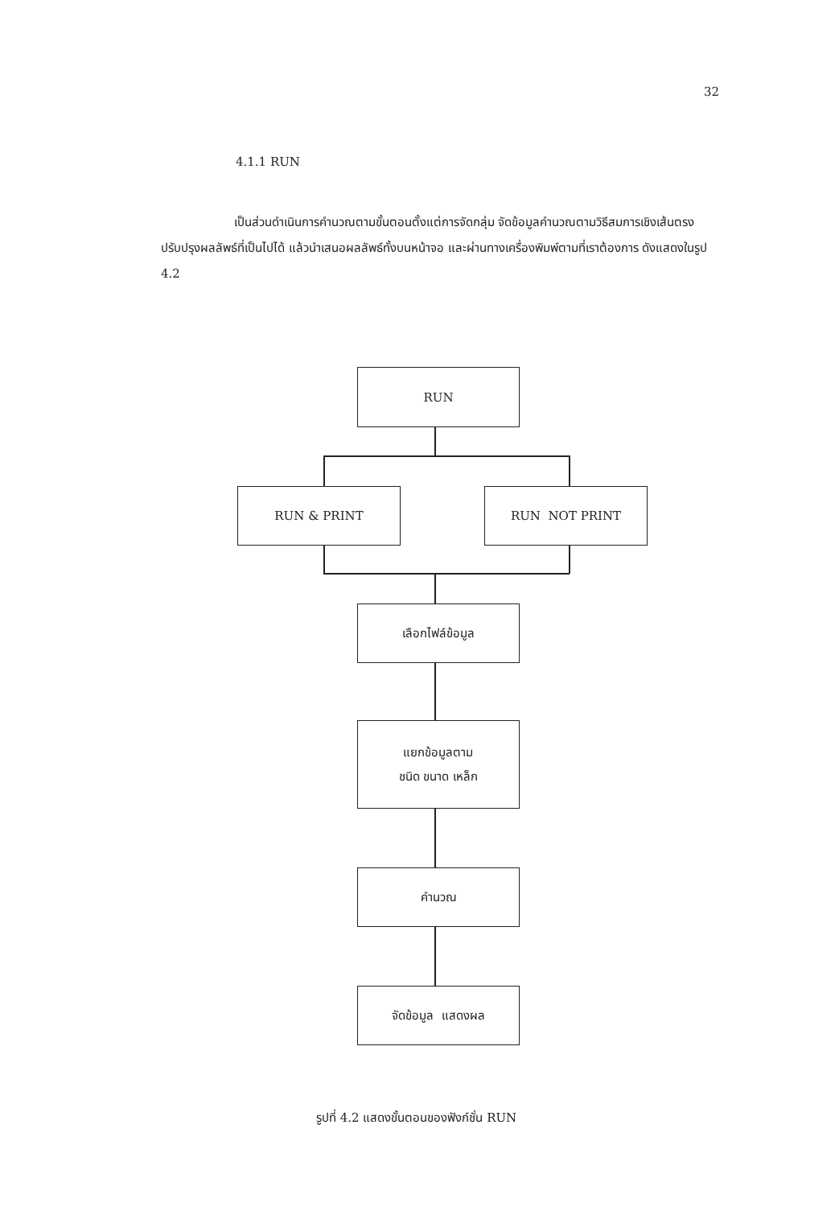32
4.1.1 RUN
เป็นส่วนดำเนินการคำนวณตามขั้นตอนตั้งแต่การจัดกลุ่ม จัดข้อมูลคำนวณตามวิธีสมการเชิงเส้นตรง ปรับปรุงผลลัพธ์ที่เป็นไปได้ แล้วนำเสนอผลลัพธ์ทั้งบนหน้าจอ และผ่านทางเครื่องพิมพ์ตามที่เราต้องการ ดังแสดงในรูป 4.2
RUN
RUN & PRINT RUN NOT PRINT
เลือกไฟล์ข้อมูล
แยกข้อมูลตาม
ชนิด ขนาด เหล็ก
คำนวณ
จัดข้อมูล แสดงผล
รูปที่ 4.2 แสดงขั้นตอนของฟังก์ชั่น RUN